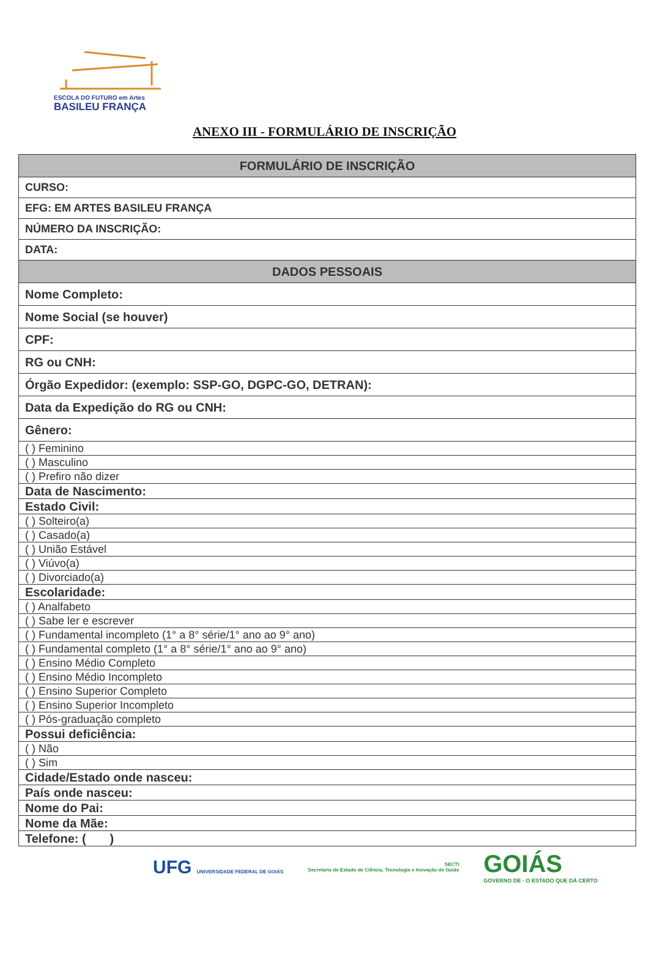ESCOLA DO FUTURO em Artes
BASILEU FRANÇA
ANEXO III - FORMULÁRIO DE INSCRIÇÃO
| FORMULÁRIO DE INSCRIÇÃO |
| --- |
| CURSO: |
| EFG: EM ARTES BASILEU FRANÇA |
| NÚMERO DA INSCRIÇÃO: |
| DATA: |
| DADOS PESSOAIS |
| Nome Completo: |
| Nome Social (se houver) |
| CPF: |
| RG ou CNH: |
| Órgão Expedidor: (exemplo: SSP-GO, DGPC-GO, DETRAN): |
| Data da Expedição do RG ou CNH: |
| Gênero: |
| ( ) Feminino |
| ( ) Masculino |
| ( ) Prefiro não dizer |
| Data de Nascimento: |
| Estado Civil: |
| ( ) Solteiro(a) |
| ( ) Casado(a) |
| ( ) União Estável |
| ( ) Viúvo(a) |
| ( ) Divorciado(a) |
| Escolaridade: |
| ( ) Analfabeto |
| ( ) Sabe ler e escrever |
| ( ) Fundamental incompleto (1° a 8° série/1° ano ao 9° ano) |
| ( ) Fundamental completo (1° a 8° série/1° ano ao 9° ano) |
| ( ) Ensino Médio Completo |
| ( ) Ensino Médio Incompleto |
| ( ) Ensino Superior Completo |
| ( ) Ensino Superior Incompleto |
| ( ) Pós-graduação completo |
| Possui deficiência: |
| ( ) Não |
| ( ) Sim |
| Cidade/Estado onde nasceu: |
| País onde nasceu: |
| Nome do Pai: |
| Nome da Mãe: |
| Telefone: ( ) |
UFG UNIVERSIDADE FEDERAL DE GOIÁS
SECTI
Secretaria de Estado de Ciência, Tecnologia e Inovação de Goiás
GOIÁS
GOVERNO DE · O ESTADO QUE DÁ CERTO